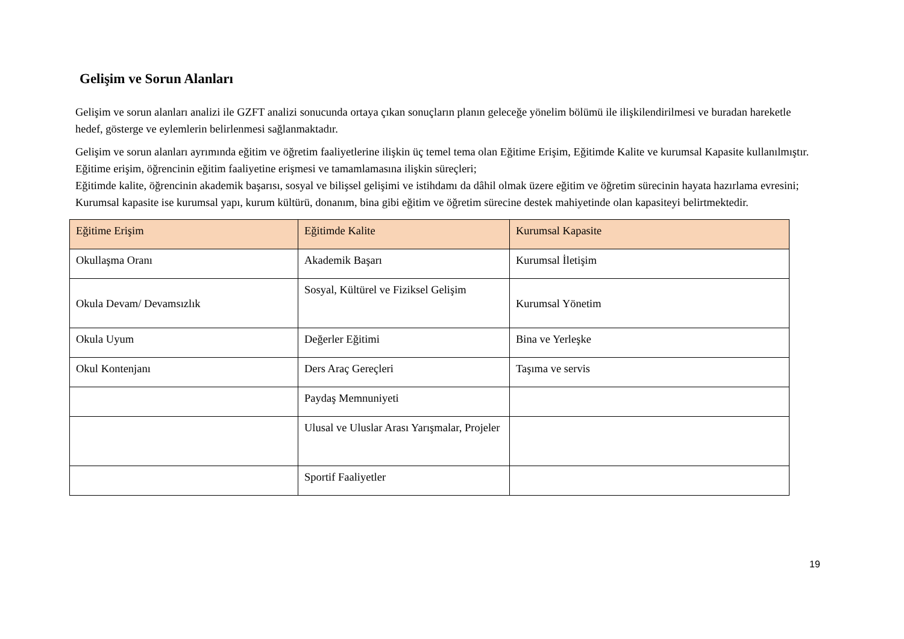Gelişim ve Sorun Alanları
Gelişim ve sorun alanları analizi ile GZFT analizi sonucunda ortaya çıkan sonuçların planın geleceğe yönelim bölümü ile ilişkilendirilmesi ve buradan hareketle hedef, gösterge ve eylemlerin belirlenmesi sağlanmaktadır.
Gelişim ve sorun alanları ayrımında eğitim ve öğretim faaliyetlerine ilişkin üç temel tema olan Eğitime Erişim, Eğitimde Kalite ve kurumsal Kapasite kullanılmıştır. Eğitime erişim, öğrencinin eğitim faaliyetine erişmesi ve tamamlamasına ilişkin süreçleri;
Eğitimde kalite, öğrencinin akademik başarısı, sosyal ve bilişsel gelişimi ve istihdamı da dâhil olmak üzere eğitim ve öğretim sürecinin hayata hazırlama evresini; Kurumsal kapasite ise kurumsal yapı, kurum kültürü, donanım, bina gibi eğitim ve öğretim sürecine destek mahiyetinde olan kapasiteyi belirtmektedir.
| Eğitime Erişim | Eğitimde Kalite | Kurumsal Kapasite |
| --- | --- | --- |
| Okullaşma Oranı | Akademik Başarı | Kurumsal İletişim |
| Okula Devam/ Devamsızlık | Sosyal, Kültürel ve Fiziksel Gelişim | Kurumsal Yönetim |
| Okula Uyum | Değerler Eğitimi | Bina ve Yerleşke |
| Okul Kontenjanı | Ders Araç Gereçleri | Taşıma ve servis |
| | Paydaş Memnuniyeti | |
| | Ulusal ve Uluslar Arası Yarışmalar, Projeler | |
| | Sportif Faaliyetler | |
19